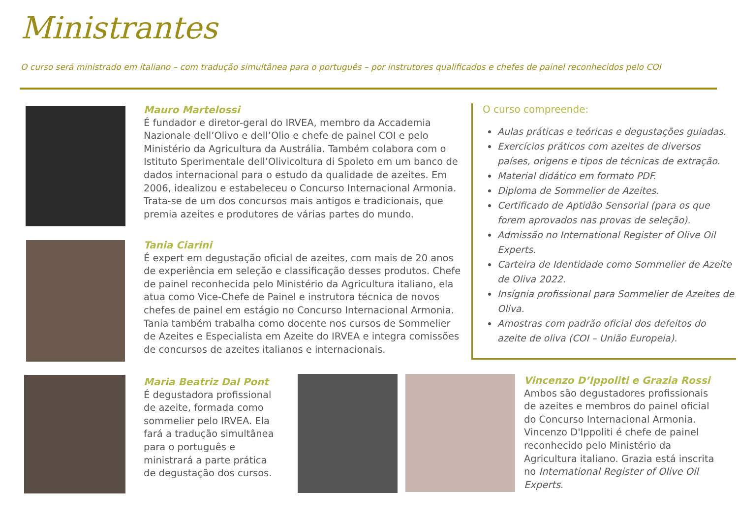Ministrantes
O curso será ministrado em italiano – com tradução simultânea para o português – por instrutores qualificados e chefes de painel reconhecidos pelo COI
Mauro Martelossi
É fundador e diretor-geral do IRVEA, membro da Accademia Nazionale dell’Olivo e dell’Olio e chefe de painel COI e pelo Ministério da Agricultura da Austrália. Também colabora com o Istituto Sperimentale dell’Olivicoltura di Spoleto em um banco de dados internacional para o estudo da qualidade de azeites. Em 2006, idealizou e estabeleceu o Concurso Internacional Armonia. Trata-se de um dos concursos mais antigos e tradicionais, que premia azeites e produtores de várias partes do mundo.
Tania Ciarini
É expert em degustação oficial de azeites, com mais de 20 anos de experiência em seleção e classificação desses produtos. Chefe de painel reconhecida pelo Ministério da Agricultura italiano, ela atua como Vice-Chefe de Painel e instrutora técnica de novos chefes de painel em estágio no Concurso Internacional Armonia. Tania também trabalha como docente nos cursos de Sommelier de Azeites e Especialista em Azeite do IRVEA e integra comissões de concursos de azeites italianos e internacionais.
O curso compreende:
Aulas práticas e teóricas e degustações guiadas.
Exercícios práticos com azeites de diversos países, origens e tipos de técnicas de extração.
Material didático em formato PDF.
Diploma de Sommelier de Azeites.
Certificado de Aptidão Sensorial (para os que forem aprovados nas provas de seleção).
Admissão no International Register of Olive Oil Experts.
Carteira de Identidade como Sommelier de Azeite de Oliva 2022.
Insígnia profissional para Sommelier de Azeites de Oliva.
Amostras com padrão oficial dos defeitos do azeite de oliva (COI – União Europeia).
Maria Beatriz Dal Pont
É degustadora profissional de azeite, formada como sommelier pelo IRVEA. Ela fará a tradução simultânea para o português e ministrará a parte prática de degustação dos cursos.
Vincenzo D’Ippoliti e Grazia Rossi
Ambos são degustadores profissionais de azeites e membros do painel oficial do Concurso Internacional Armonia. Vincenzo D'Ippoliti é chefe de painel reconhecido pelo Ministério da Agricultura italiano. Grazia está inscrita no International Register of Olive Oil Experts.